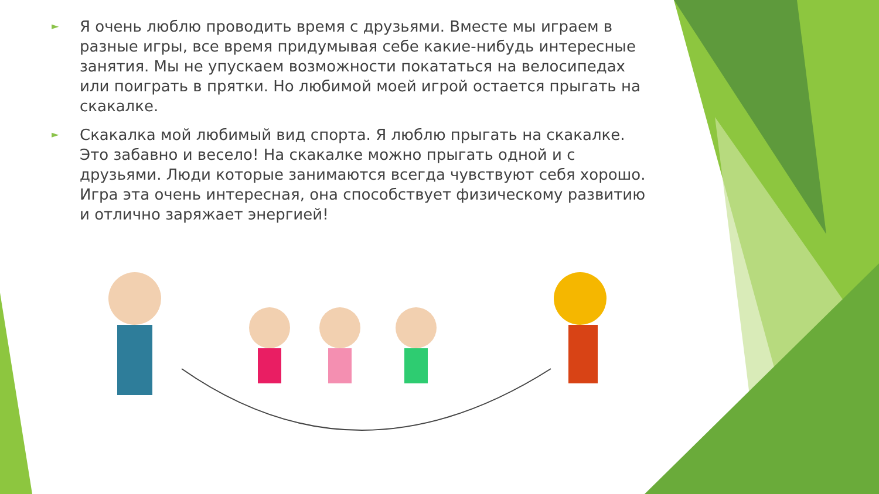► Я очень люблю проводить время с друзьями. Вместе мы играем в разные игры, все время придумывая себе какие-нибудь интересные занятия. Мы не упускаем возможности покататься на велосипедах или поиграть в прятки. Но любимой моей игрой остается прыгать на скакалке.
► Скакалка мой любимый вид спорта. Я люблю прыгать на скакалке. Это забавно и весело! На скакалке можно прыгать одной и с друзьями. Люди которые занимаются всегда чувствуют себя хорошо. Игра эта очень интересная, она способствует физическому развитию и отлично заряжает энергией!